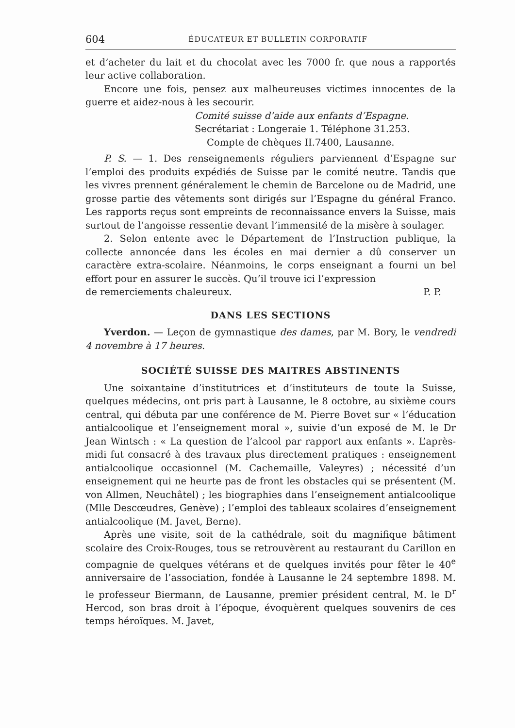604 ÉDUCATEUR ET BULLETIN CORPORATIF
et d’acheter du lait et du chocolat avec les 7000 fr. que nous a rapportés leur active collaboration.
Encore une fois, pensez aux malheureuses victimes innocentes de la guerre et aidez-nous à les secourir.
Comité suisse d’aide aux enfants d’Espagne.
Secrétariat : Longeraie 1. Téléphone 31.253.
Compte de chèques II.7400, Lausanne.
P. S. — 1. Des renseignements réguliers parviennent d’Espagne sur l’emploi des produits expédiés de Suisse par le comité neutre. Tandis que les vivres prennent généralement le chemin de Barcelone ou de Madrid, une grosse partie des vêtements sont dirigés sur l’Espagne du général Franco. Les rapports reçus sont empreints de reconnaissance envers la Suisse, mais surtout de l’angoisse ressentie devant l’immensité de la misère à soulager.
2. Selon entente avec le Département de l’Instruction publique, la collecte annoncée dans les écoles en mai dernier a dû conserver un caractère extra-scolaire. Néanmoins, le corps enseignant a fourni un bel effort pour en assurer le succès. Qu’il trouve ici l’expression
de remerciements chaleureux. P. P.
DANS LES SECTIONS
Yverdon. — Leçon de gymnastique des dames, par M. Bory, le vendredi 4 novembre à 17 heures.
SOCIÉTÉ SUISSE DES MAITRES ABSTINENTS
Une soixantaine d’institutrices et d’instituteurs de toute la Suisse, quelques médecins, ont pris part à Lausanne, le 8 octobre, au sixième cours central, qui débuta par une conférence de M. Pierre Bovet sur « l’éducation antialcoolique et l’enseignement moral », suivie d’un exposé de M. le Dr Jean Wintsch : « La question de l’alcool par rapport aux enfants ». L’après-midi fut consacré à des travaux plus directement pratiques : enseignement antialcoolique occasionnel (M. Cachemaille, Valeyres) ; nécessité d’un enseignement qui ne heurte pas de front les obstacles qui se présentent (M. von Allmen, Neuchâtel) ; les biographies dans l’enseignement antialcoolique (Mlle Descœudres, Genève) ; l’emploi des tableaux scolaires d’enseignement antialcoolique (M. Javet, Berne).
Après une visite, soit de la cathédrale, soit du magnifique bâtiment scolaire des Croix-Rouges, tous se retrouvèrent au restaurant du Carillon en compagnie de quelques vétérans et de quelques invités pour fêter le 40<sup>e</sup> anniversaire de l’association, fondée à Lausanne le 24 septembre 1898. M. le professeur Biermann, de Lausanne, premier président central, M. le D<sup>r</sup> Hercod, son bras droit à l’époque, évoquèrent quelques souvenirs de ces temps héroïques. M. Javet,